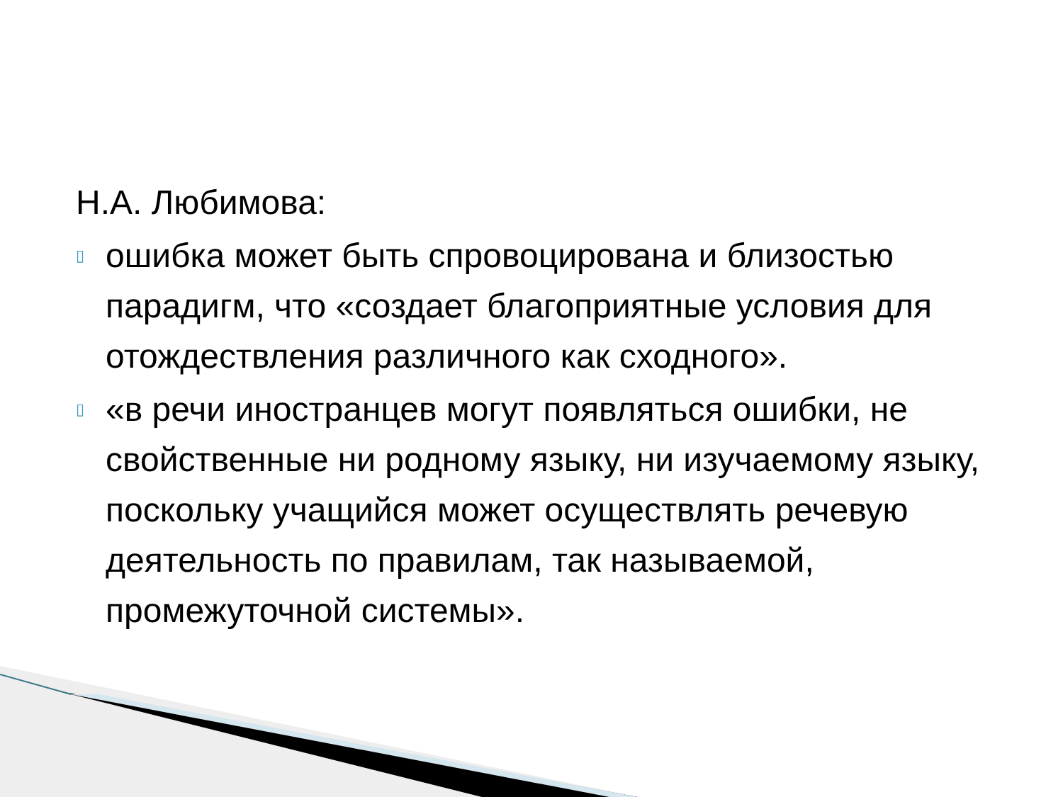Н.А. Любимова:
▯ ошибка может быть спровоцирована и близостью парадигм, что «создает благоприятные условия для отождествления различного как сходного».
▯ «в речи иностранцев могут появляться ошибки, не свойственные ни родному языку, ни изучаемому языку, поскольку учащийся может осуществлять речевую деятельность по правилам, так называемой, промежуточной системы».